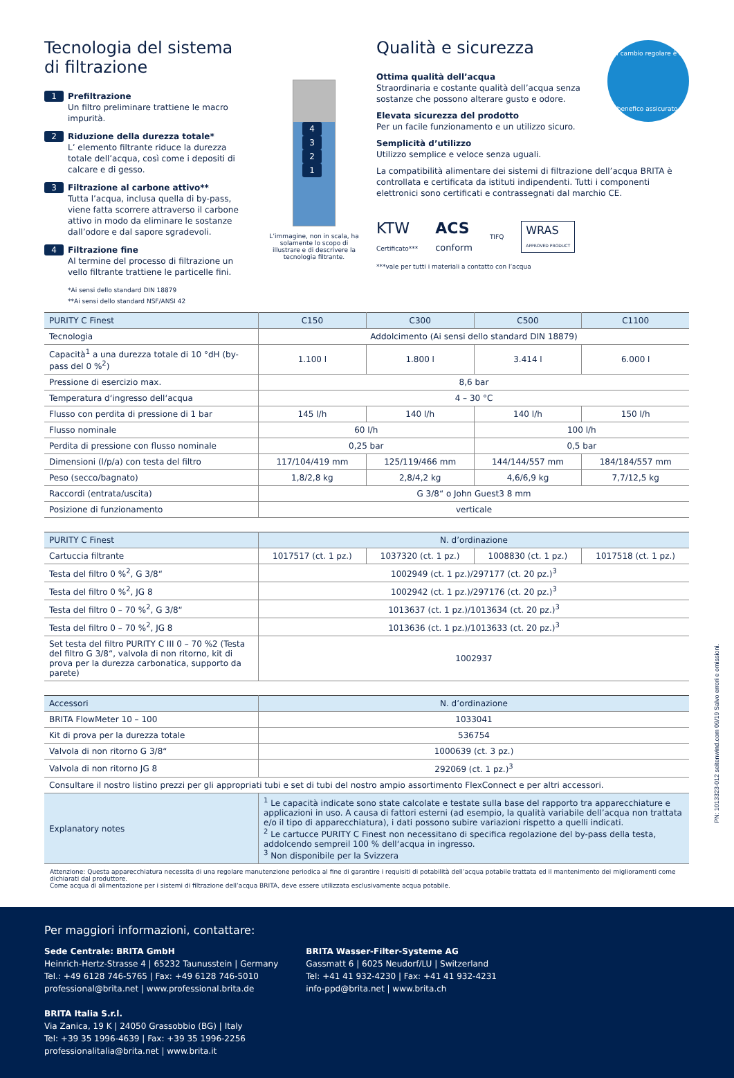Tecnologia del sistema di filtrazione
1 Prefiltrazione
Un filtro preliminare trattiene le macro impurità.
2 Riduzione della durezza totale*
L’ elemento filtrante riduce la durezza totale dell’acqua, così come i depositi di calcare e di gesso.
3 Filtrazione al carbone attivo**
Tutta l’acqua, inclusa quella di by-pass, viene fatta scorrere attraverso il carbone attivo in modo da eliminare le sostanze dall’odore e dal sapore sgradevoli.
4 Filtrazione fine
Al termine del processo di filtrazione un vello filtrante trattiene le particelle fini.
*Ai sensi dello standard DIN 18879
**Ai sensi dello standard NSF/ANSI 42
4321
L’immagine, non in scala, ha solamente lo scopo di illustrare e di descrivere la tecnologia filtrante.
Qualità e sicurezza
Un cambio regolare è un
benefico assicurato.
Ottima qualità dell’acqua
Straordinaria e costante qualità dell’acqua senza sostanze che possono alterare gusto e odore.
Elevata sicurezza del prodotto
Per un facile funzionamento e un utilizzo sicuro.
Semplicità d’utilizzo
Utilizzo semplice e veloce senza uguali.
La compatibilità alimentare dei sistemi di filtrazione dell’acqua BRITA è controllata e certificata da istituti indipendenti. Tutti i componenti elettronici sono certificati e contrassegnati dal marchio CE.
KTW
Certificato*** ACS
conform TIFQ WRAS
APPROVED PRODUCT
***vale per tutti i materiali a contatto con l’acqua
| PURITY C Finest | C150 | C300 | C500 | C1100 |
| --- | --- | --- | --- | --- |
| Tecnologia | Addolcimento (Ai sensi dello standard DIN 18879) | | | |
| Capacità<sup>1</sup> a una durezza totale di 10 °dH (by-pass del 0 %<sup>2</sup>) | 1.100 l | 1.800 l | 3.414 l | 6.000 l |
| Pressione di esercizio max. | 8,6 bar | | | |
| Temperatura d‘ingresso dell‘acqua | 4 – 30 °C | | | |
| Flusso con perdita di pressione di 1 bar | 145 l/h | 140 l/h | 140 l/h | 150 l/h |
| Flusso nominale | 60 l/h | | 100 l/h | |
| Perdita di pressione con flusso nominale | 0,25 bar | | 0,5 bar | |
| Dimensioni (l/p/a) con testa del filtro | 117/104/419 mm | 125/119/466 mm | 144/144/557 mm | 184/184/557 mm |
| Peso (secco/bagnato) | 1,8/2,8 kg | 2,8/4,2 kg | 4,6/6,9 kg | 7,7/12,5 kg |
| Raccordi (entrata/uscita) | G 3/8“ o John Guest3 8 mm | | | |
| Posizione di funzionamento | verticale | | | |
| PURITY C Finest | N. d’ordinazione | | | |
| --- | --- | --- | --- | --- |
| Cartuccia filtrante | 1017517 (ct. 1 pz.) | 1037320 (ct. 1 pz.) | 1008830 (ct. 1 pz.) | 1017518 (ct. 1 pz.) |
| Testa del filtro 0 %<sup>2</sup>, G 3/8“ | 1002949 (ct. 1 pz.)/297177 (ct. 20 pz.)<sup>3</sup> | | | |
| Testa del filtro 0 %<sup>2</sup>, JG 8 | 1002942 (ct. 1 pz.)/297176 (ct. 20 pz.)<sup>3</sup> | | | |
| Testa del filtro 0 – 70 %<sup>2</sup>, G 3/8“ | 1013637 (ct. 1 pz.)/1013634 (ct. 20 pz.)<sup>3</sup> | | | |
| Testa del filtro 0 – 70 %<sup>2</sup>, JG 8 | 1013636 (ct. 1 pz.)/1013633 (ct. 20 pz.)<sup>3</sup> | | | |
| Set testa del filtro PURITY C III 0 – 70 %2 (Testa del filtro G 3/8“, valvola di non ritorno, kit di prova per la durezza carbonatica, supporto da parete) | 1002937 | | | |
| Accessori | N. d’ordinazione |
| --- | --- |
| BRITA FlowMeter 10 – 100 | 1033041 |
| Kit di prova per la durezza totale | 536754 |
| Valvola di non ritorno G 3/8“ | 1000639 (ct. 3 pz.) |
| Valvola di non ritorno JG 8 | 292069 (ct. 1 pz.)<sup>3</sup> |
| Consultare il nostro listino prezzi per gli appropriati tubi e set di tubi del nostro ampio assortimento FlexConnect e per altri accessori. | |
| Explanatory notes | <sup>1</sup> Le capacità indicate sono state calcolate e testate sulla base del rapporto tra apparecchiature e applicazioni in uso. A causa di fattori esterni (ad esempio, la qualità variabile dell’acqua non trattata e/o il tipo di apparecchiatura), i dati possono subire variazioni rispetto a quelli indicati. <sup>2</sup> Le cartucce PURITY C Finest non necessitano di specifica regolazione del by-pass della testa, addolcendo sempreil 100 % dell‘acqua in ingresso. <sup>3</sup> Non disponibile per la Svizzera |
Attenzione: Questa apparecchiatura necessita di una regolare manutenzione periodica al fine di garantire i requisiti di potabilità dell’acqua potabile trattata ed il mantenimento dei miglioramenti come dichiarati dal produttore.
Come acqua di alimentazione per i sistemi di filtrazione dell’acqua BRITA, deve essere utilizzata esclusivamente acqua potabile.
PN: 1013323-012 seitenwind.com 09/19 Salvo errori e omissioni.
Per maggiori informazioni, contattare:
Sede Centrale: BRITA GmbH
Heinrich-Hertz-Strasse 4 | 65232 Taunusstein | Germany
Tel.: +49 6128 746-5765 | Fax: +49 6128 746-5010
professional@brita.net | www.professional.brita.de
BRITA Italia S.r.l.
Via Zanica, 19 K | 24050 Grassobbio (BG) | Italy
Tel: +39 35 1996-4639 | Fax: +39 35 1996-2256
professionalitalia@brita.net | www.brita.it
BRITA Wasser-Filter-Systeme AG
Gassmatt 6 | 6025 Neudorf/LU | Switzerland
Tel: +41 41 932-4230 | Fax: +41 41 932-4231
info-ppd@brita.net | www.brita.ch